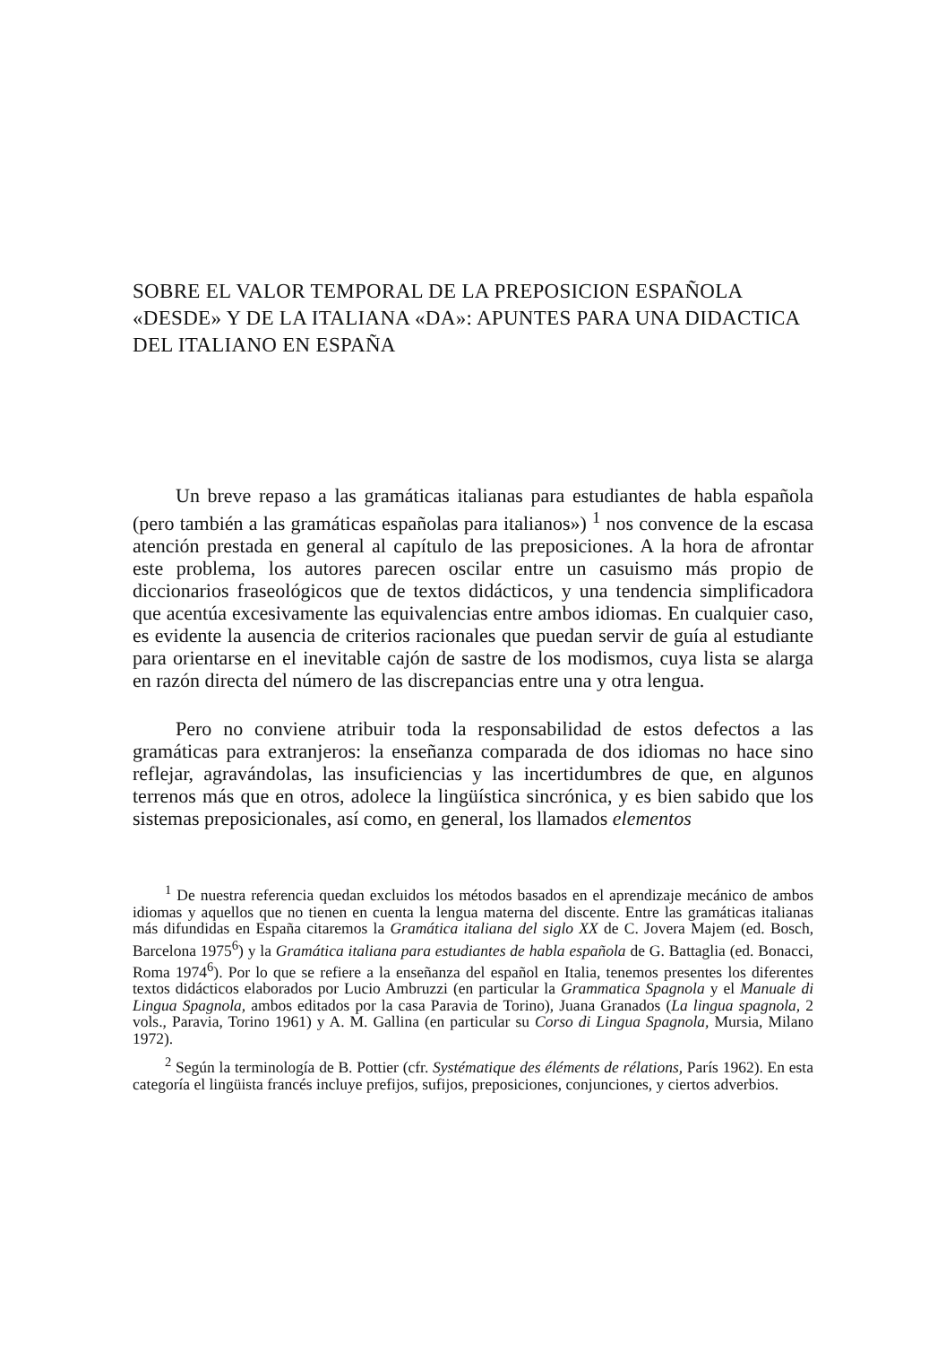SOBRE EL VALOR TEMPORAL DE LA PREPOSICION ESPAÑOLA «DESDE» Y DE LA ITALIANA «DA»: APUNTES PARA UNA DIDACTICA DEL ITALIANO EN ESPAÑA
Un breve repaso a las gramáticas italianas para estudiantes de habla española (pero también a las gramáticas españolas para italianos») <sup>1</sup> nos convence de la escasa atención prestada en general al capítulo de las preposiciones. A la hora de afrontar este problema, los autores parecen oscilar entre un casuismo más propio de diccionarios fraseológicos que de textos didácticos, y una tendencia simplificadora que acentúa excesivamente las equivalencias entre ambos idiomas. En cualquier caso, es evidente la ausencia de criterios racionales que puedan servir de guía al estudiante para orientarse en el inevitable cajón de sastre de los modismos, cuya lista se alarga en razón directa del número de las discrepancias entre una y otra lengua.
Pero no conviene atribuir toda la responsabilidad de estos defectos a las gramáticas para extranjeros: la enseñanza comparada de dos idiomas no hace sino reflejar, agravándolas, las insuficiencias y las incertidumbres de que, en algunos terrenos más que en otros, adolece la lingüística sincrónica, y es bien sabido que los sistemas preposicionales, así como, en general, los llamados elementos
<sup>1</sup> De nuestra referencia quedan excluidos los métodos basados en el aprendizaje mecánico de ambos idiomas y aquellos que no tienen en cuenta la lengua materna del discente. Entre las gramáticas italianas más difundidas en España citaremos la Gramática italiana del siglo XX de C. Jovera Majem (ed. Bosch, Barcelona 1975<sup>6</sup>) y la Gramática italiana para estudiantes de habla española de G. Battaglia (ed. Bonacci, Roma 1974<sup>6</sup>). Por lo que se refiere a la enseñanza del español en Italia, tenemos presentes los diferentes textos didácticos elaborados por Lucio Ambruzzi (en particular la Grammatica Spagnola y el Manuale di Lingua Spagnola, ambos editados por la casa Paravia de Torino), Juana Granados (La lingua spagnola, 2 vols., Paravia, Torino 1961) y A. M. Gallina (en particular su Corso di Lingua Spagnola, Mursia, Milano 1972).
<sup>2</sup> Según la terminología de B. Pottier (cfr. Systématique des éléments de rélations, París 1962). En esta categoría el lingüista francés incluye prefijos, sufijos, preposiciones, conjunciones, y ciertos adverbios.